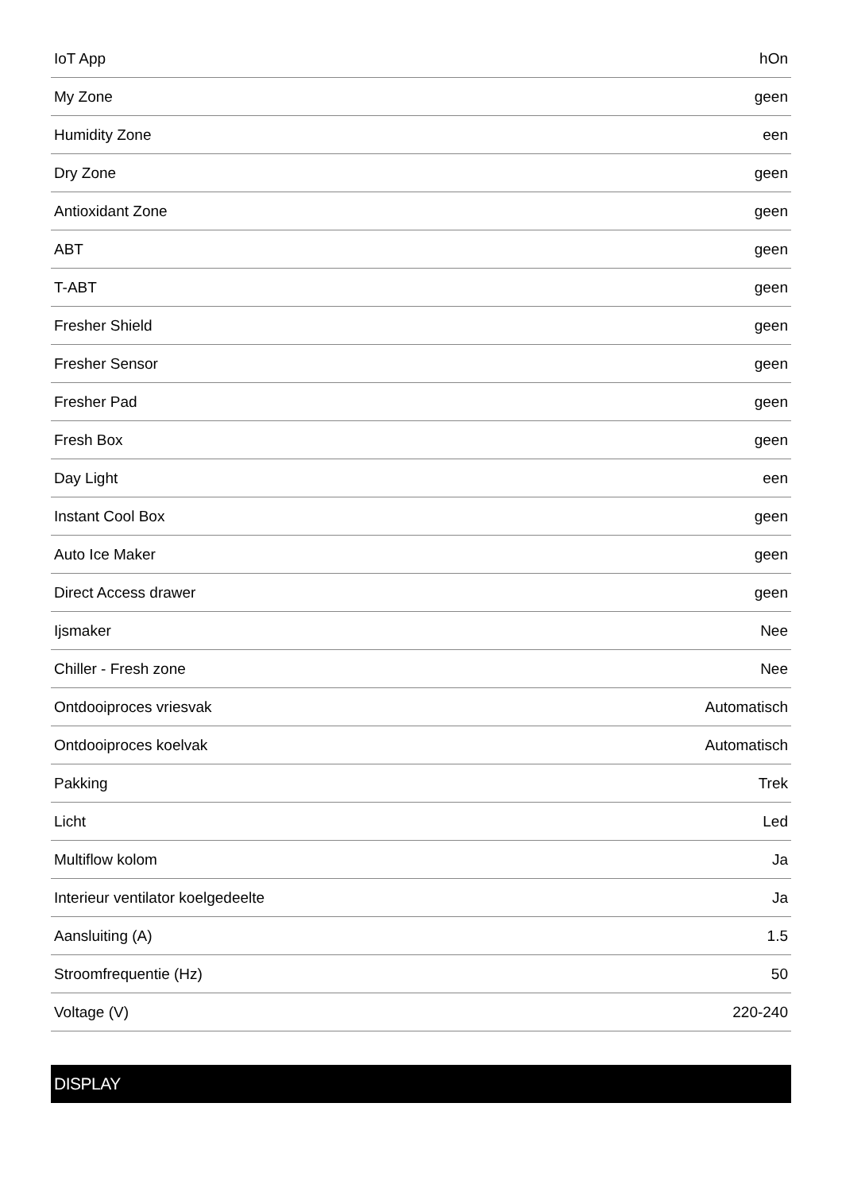| IoT App | hOn |
| My Zone | geen |
| Humidity Zone | een |
| Dry Zone | geen |
| Antioxidant Zone | geen |
| ABT | geen |
| T-ABT | geen |
| Fresher Shield | geen |
| Fresher Sensor | geen |
| Fresher Pad | geen |
| Fresh Box | geen |
| Day Light | een |
| Instant Cool Box | geen |
| Auto Ice Maker | geen |
| Direct Access drawer | geen |
| Ijsmaker | Nee |
| Chiller - Fresh zone | Nee |
| Ontdooiproces vriesvak | Automatisch |
| Ontdooiproces koelvak | Automatisch |
| Pakking | Trek |
| Licht | Led |
| Multiflow kolom | Ja |
| Interieur ventilator koelgedeelte | Ja |
| Aansluiting (A) | 1.5 |
| Stroomfrequentie (Hz) | 50 |
| Voltage (V) | 220-240 |
DISPLAY